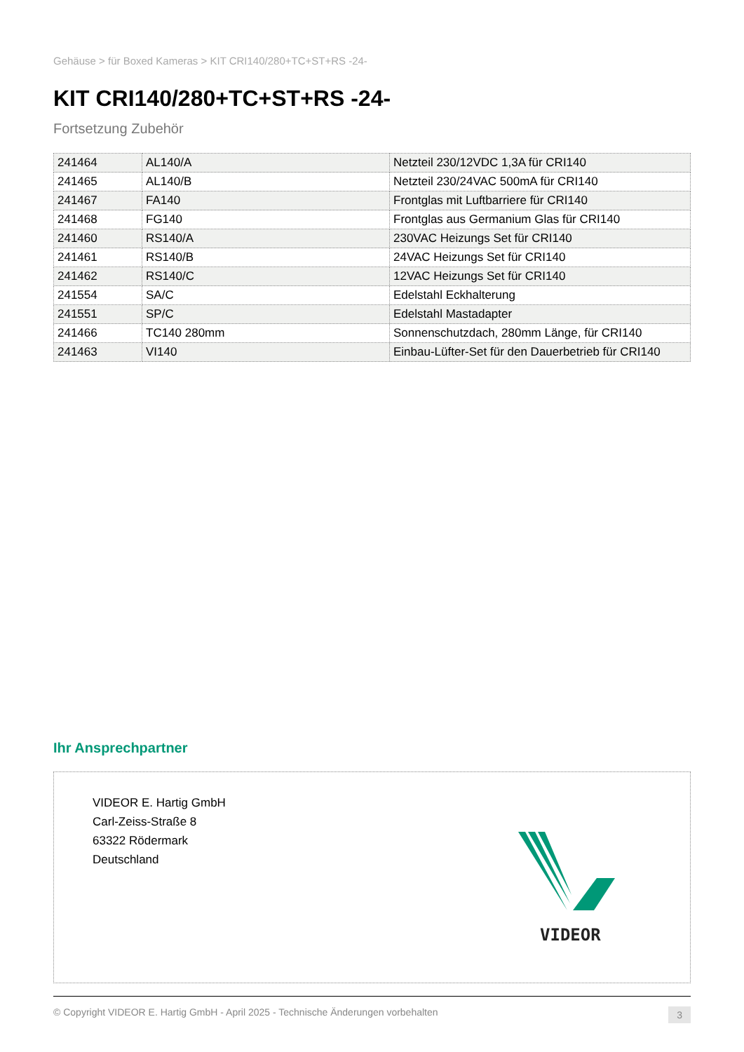Gehäuse > für Boxed Kameras > KIT CRI140/280+TC+ST+RS -24-
KIT CRI140/280+TC+ST+RS -24-
Fortsetzung Zubehör
| 241464 | AL140/A | Netzteil 230/12VDC 1,3A für CRI140 |
| 241465 | AL140/B | Netzteil 230/24VAC 500mA für CRI140 |
| 241467 | FA140 | Frontglas mit Luftbarriere für CRI140 |
| 241468 | FG140 | Frontglas aus Germanium Glas für CRI140 |
| 241460 | RS140/A | 230VAC Heizungs Set für CRI140 |
| 241461 | RS140/B | 24VAC Heizungs Set für CRI140 |
| 241462 | RS140/C | 12VAC Heizungs Set für CRI140 |
| 241554 | SA/C | Edelstahl Eckhalterung |
| 241551 | SP/C | Edelstahl Mastadapter |
| 241466 | TC140 280mm | Sonnenschutzdach, 280mm Länge, für CRI140 |
| 241463 | VI140 | Einbau-Lüfter-Set für den Dauerbetrieb für CRI140 |
Ihr Ansprechpartner
VIDEOR E. Hartig GmbH
Carl-Zeiss-Straße 8
63322 Rödermark
Deutschland
VIDEOR
© Copyright VIDEOR E. Hartig GmbH - April 2025 - Technische Änderungen vorbehalten 3